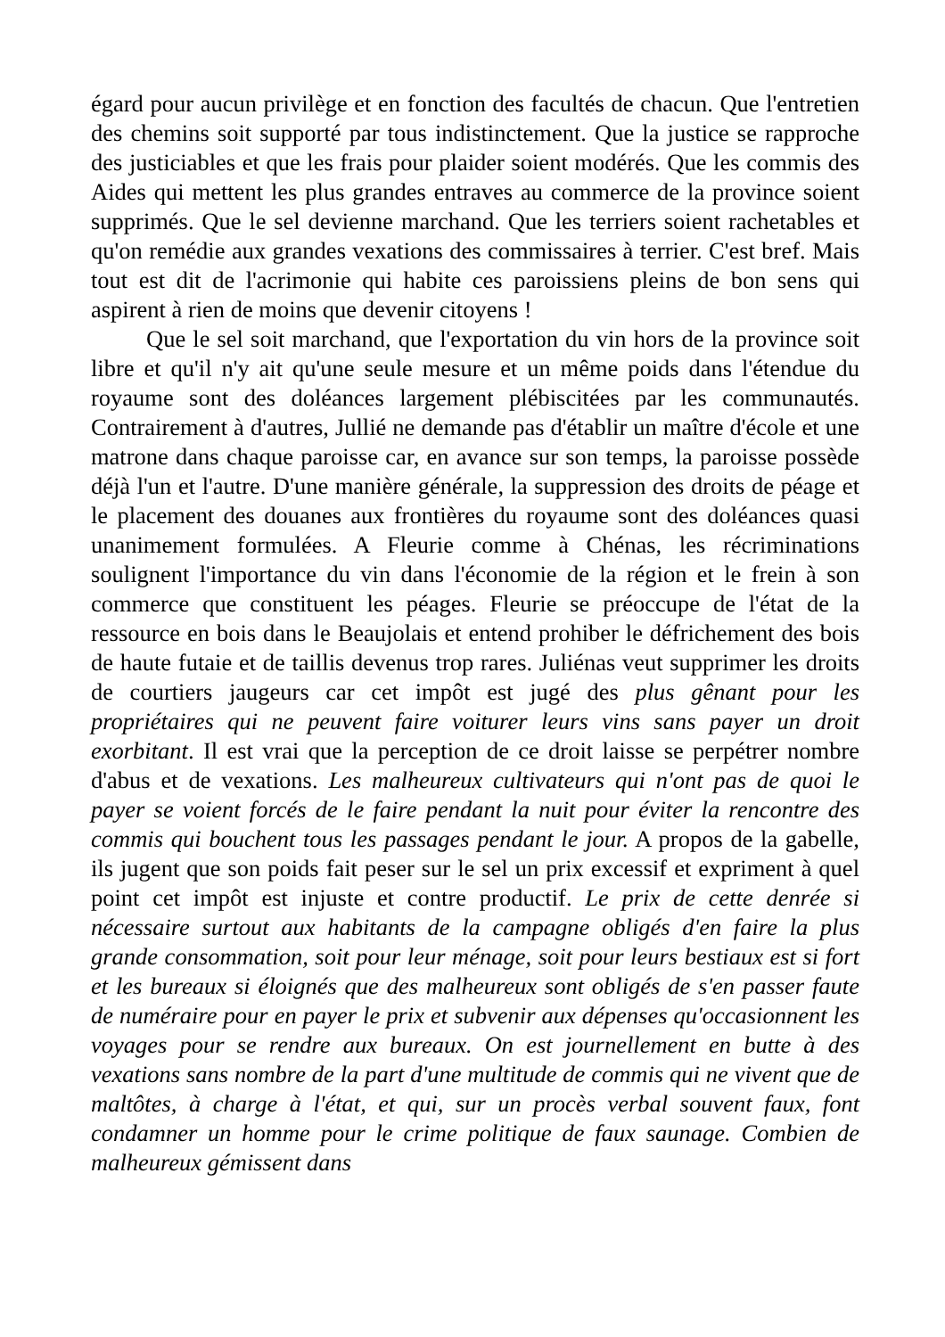égard pour aucun privilège et en fonction des facultés de chacun. Que l'entretien des chemins soit supporté par tous indistinctement. Que la justice se rapproche des justiciables et que les frais pour plaider soient modérés. Que les commis des Aides qui mettent les plus grandes entraves au commerce de la province soient supprimés. Que le sel devienne marchand. Que les terriers soient rachetables et qu'on remédie aux grandes vexations des commissaires à terrier. C'est bref. Mais tout est dit de l'acrimonie qui habite ces paroissiens pleins de bon sens qui aspirent à rien de moins que devenir citoyens !
Que le sel soit marchand, que l'exportation du vin hors de la province soit libre et qu'il n'y ait qu'une seule mesure et un même poids dans l'étendue du royaume sont des doléances largement plébiscitées par les communautés. Contrairement à d'autres, Jullié ne demande pas d'établir un maître d'école et une matrone dans chaque paroisse car, en avance sur son temps, la paroisse possède déjà l'un et l'autre. D'une manière générale, la suppression des droits de péage et le placement des douanes aux frontières du royaume sont des doléances quasi unanimement formulées. A Fleurie comme à Chénas, les récriminations soulignent l'importance du vin dans l'économie de la région et le frein à son commerce que constituent les péages. Fleurie se préoccupe de l'état de la ressource en bois dans le Beaujolais et entend prohiber le défrichement des bois de haute futaie et de taillis devenus trop rares. Juliénas veut supprimer les droits de courtiers jaugeurs car cet impôt est jugé des plus gênant pour les propriétaires qui ne peuvent faire voiturer leurs vins sans payer un droit exorbitant. Il est vrai que la perception de ce droit laisse se perpétrer nombre d'abus et de vexations. Les malheureux cultivateurs qui n'ont pas de quoi le payer se voient forcés de le faire pendant la nuit pour éviter la rencontre des commis qui bouchent tous les passages pendant le jour. A propos de la gabelle, ils jugent que son poids fait peser sur le sel un prix excessif et expriment à quel point cet impôt est injuste et contre productif. Le prix de cette denrée si nécessaire surtout aux habitants de la campagne obligés d'en faire la plus grande consommation, soit pour leur ménage, soit pour leurs bestiaux est si fort et les bureaux si éloignés que des malheureux sont obligés de s'en passer faute de numéraire pour en payer le prix et subvenir aux dépenses qu'occasionnent les voyages pour se rendre aux bureaux. On est journellement en butte à des vexations sans nombre de la part d'une multitude de commis qui ne vivent que de maltôtes, à charge à l'état, et qui, sur un procès verbal souvent faux, font condamner un homme pour le crime politique de faux saunage. Combien de malheureux gémissent dans